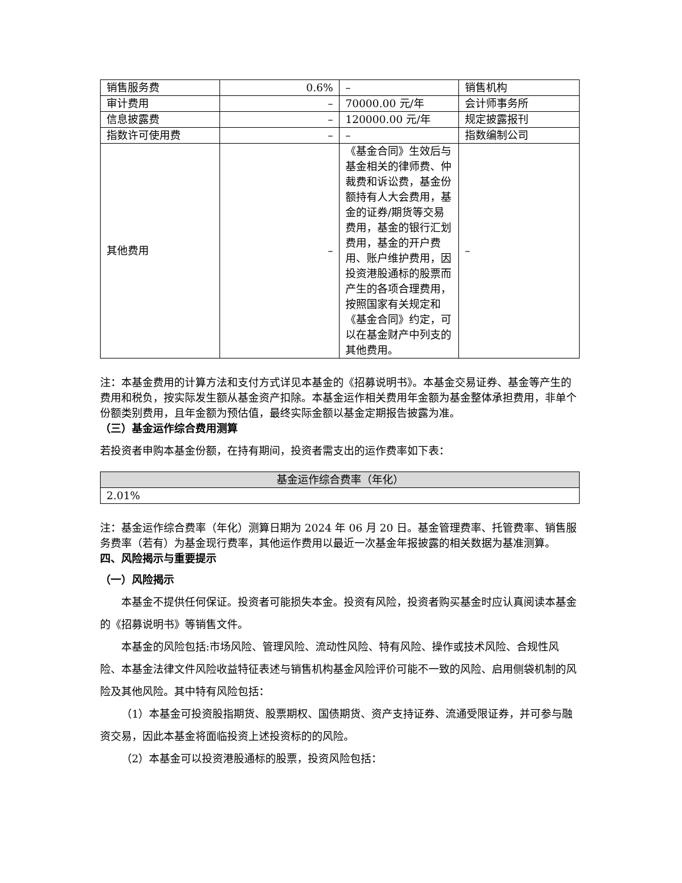| 销售服务费 | 0.6% | – | 销售机构 |
| 审计费用 | – | 70000.00 元/年 | 会计师事务所 |
| 信息披露费 | – | 120000.00 元/年 | 规定披露报刊 |
| 指数许可使用费 | – | – | 指数编制公司 |
| 其他费用 | – | 《基金合同》生效后与基金相关的律师费、仲裁费和诉讼费，基金份额持有人大会费用，基金的证券/期货等交易费用，基金的银行汇划费用，基金的开户费用、账户维护费用，因投资港股通标的股票而产生的各项合理费用，按照国家有关规定和《基金合同》约定，可以在基金财产中列支的其他费用。 | – |
注：本基金费用的计算方法和支付方式详见本基金的《招募说明书》。本基金交易证券、基金等产生的费用和税负，按实际发生额从基金资产扣除。本基金运作相关费用年金额为基金整体承担费用，非单个份额类别费用，且年金额为预估值，最终实际金额以基金定期报告披露为准。
（三）基金运作综合费用测算
若投资者申购本基金份额，在持有期间，投资者需支出的运作费率如下表：
| 基金运作综合费率（年化） |
| --- |
| 2.01% |
注：基金运作综合费率（年化）测算日期为 2024 年 06 月 20 日。基金管理费率、托管费率、销售服务费率（若有）为基金现行费率，其他运作费用以最近一次基金年报披露的相关数据为基准测算。
四、风险揭示与重要提示
（一）风险揭示
本基金不提供任何保证。投资者可能损失本金。投资有风险，投资者购买基金时应认真阅读本基金的《招募说明书》等销售文件。
本基金的风险包括:市场风险、管理风险、流动性风险、特有风险、操作或技术风险、合规性风险、本基金法律文件风险收益特征表述与销售机构基金风险评价可能不一致的风险、启用侧袋机制的风险及其他风险。其中特有风险包括：
（1）本基金可投资股指期货、股票期权、国债期货、资产支持证券、流通受限证券，并可参与融资交易，因此本基金将面临投资上述投资标的的风险。
（2）本基金可以投资港股通标的股票，投资风险包括：